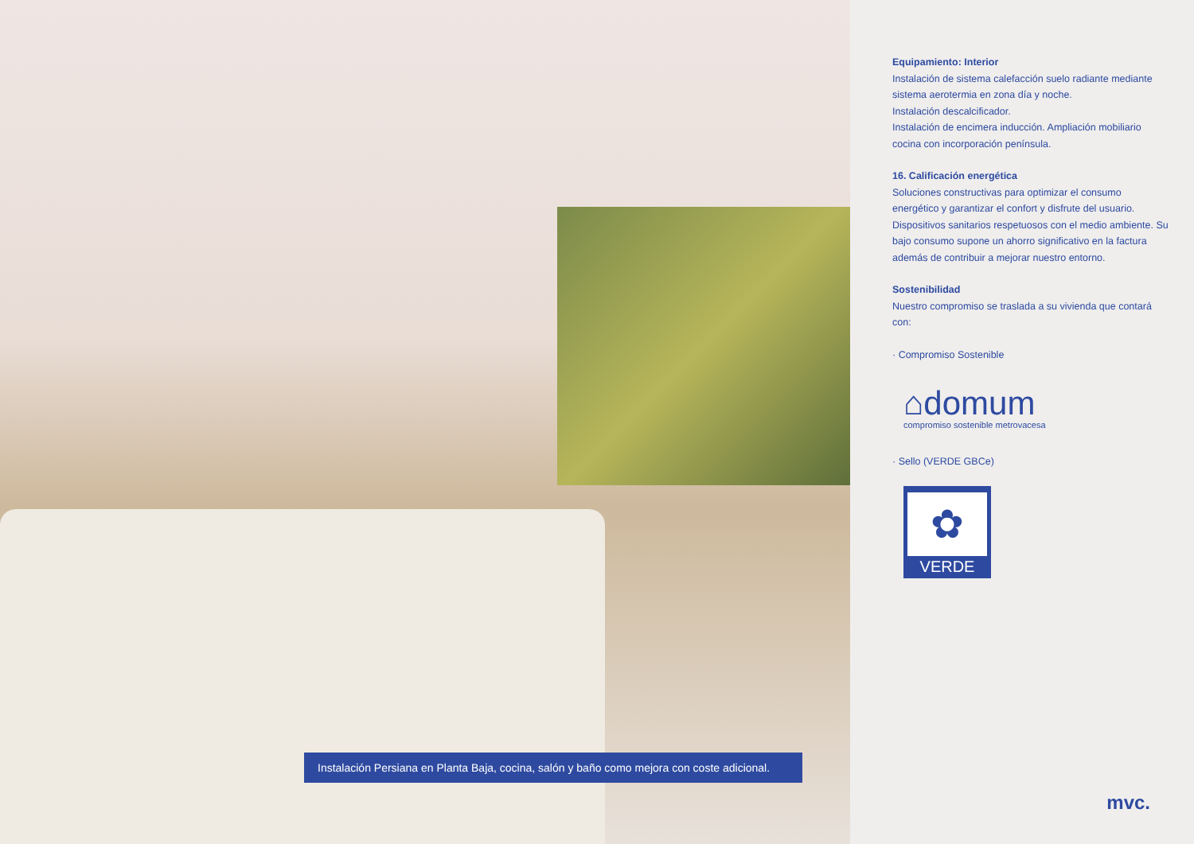Instalación Persiana en Planta Baja, cocina, salón y baño como mejora con coste adicional.
Equipamiento: Interior
Instalación de sistema calefacción suelo radiante mediante sistema aerotermia en zona día y noche.
Instalación descalcificador.
Instalación de encimera inducción. Ampliación mobiliario cocina con incorporación península.
16. Calificación energética
Soluciones constructivas para optimizar el consumo energético y garantizar el confort y disfrute del usuario. Dispositivos sanitarios respetuosos con el medio ambiente. Su bajo consumo supone un ahorro significativo en la factura además de contribuir a mejorar nuestro entorno.
Sostenibilidad
Nuestro compromiso se traslada a su vivienda que contará con:
· Compromiso Sostenible
⌂domum
compromiso sostenible metrovacesa
· Sello (VERDE GBCe)
✿
VERDE
mvc.